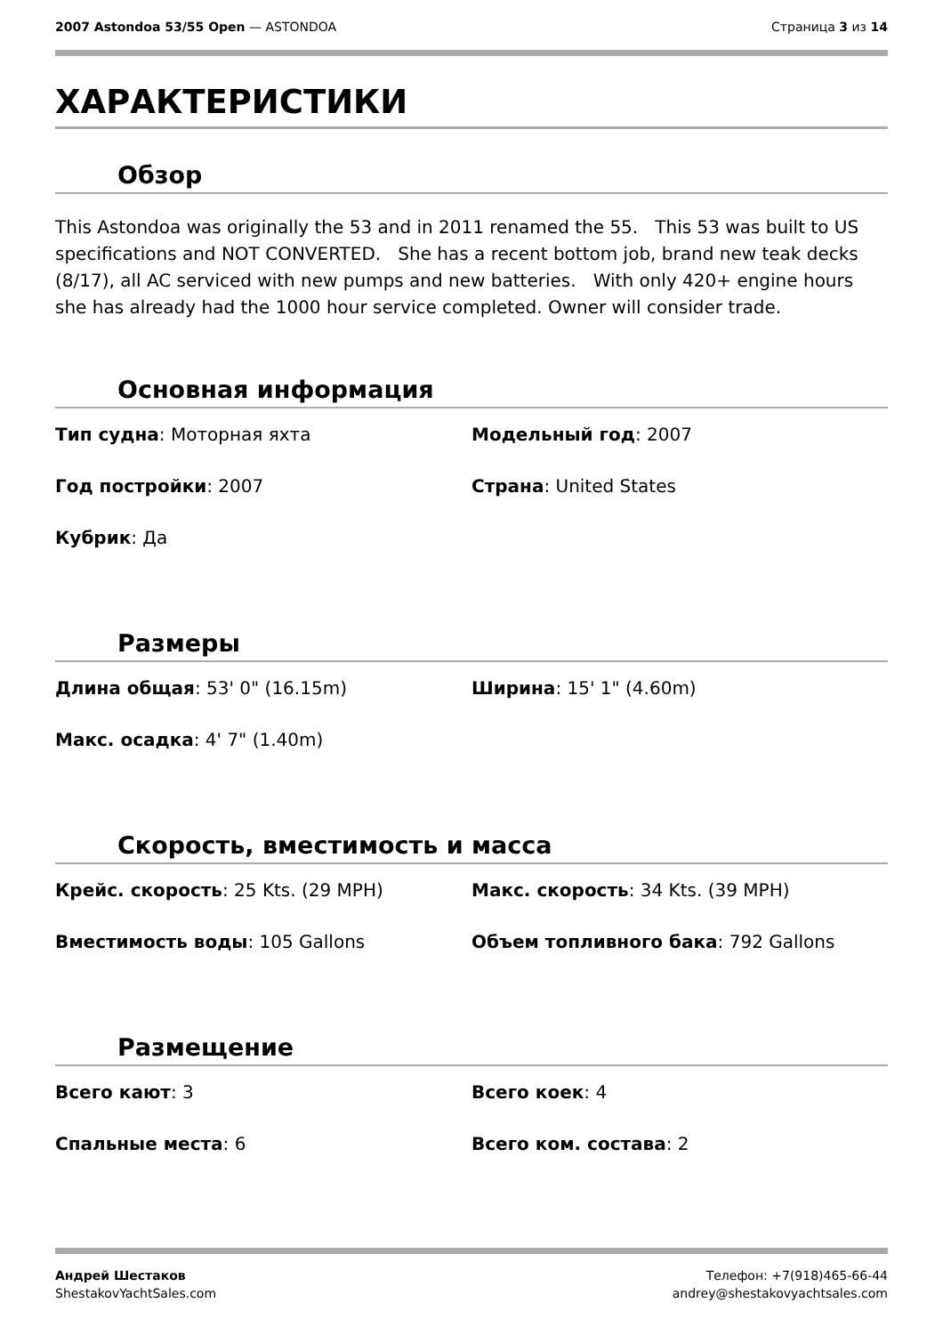2007 Astondoa 53/55 Open — ASTONDOA
Страница 3 из 14
ХАРАКТЕРИСТИКИ
Обзор
This Astondoa was originally the 53 and in 2011 renamed the 55. This 53 was built to US specifications and NOT CONVERTED. She has a recent bottom job, brand new teak decks (8/17), all AC serviced with new pumps and new batteries. With only 420+ engine hours she has already had the 1000 hour service completed. Owner will consider trade.
Основная информация
| Тип судна : Моторная яхта | Модельный год : 2007 |
| Год постройки : 2007 | Страна : United States |
| Кубрик : Да | |
Размеры
| Длина общая : 53' 0" (16.15m) | Ширина : 15' 1" (4.60m) |
| Макс. осадка : 4' 7" (1.40m) | |
Скорость, вместимость и масса
| Крейс. скорость : 25 Kts. (29 MPH) | Макс. скорость : 34 Kts. (39 MPH) |
| Вместимость воды : 105 Gallons | Объем топливного бака : 792 Gallons |
Размещение
| Всего кают : 3 | Всего коек : 4 |
| Спальные места : 6 | Всего ком. состава : 2 |
Андрей Шестаков
ShestakovYachtSales.com
Телефон: +7(918)465-66-44
andrey@shestakovyachtsales.com